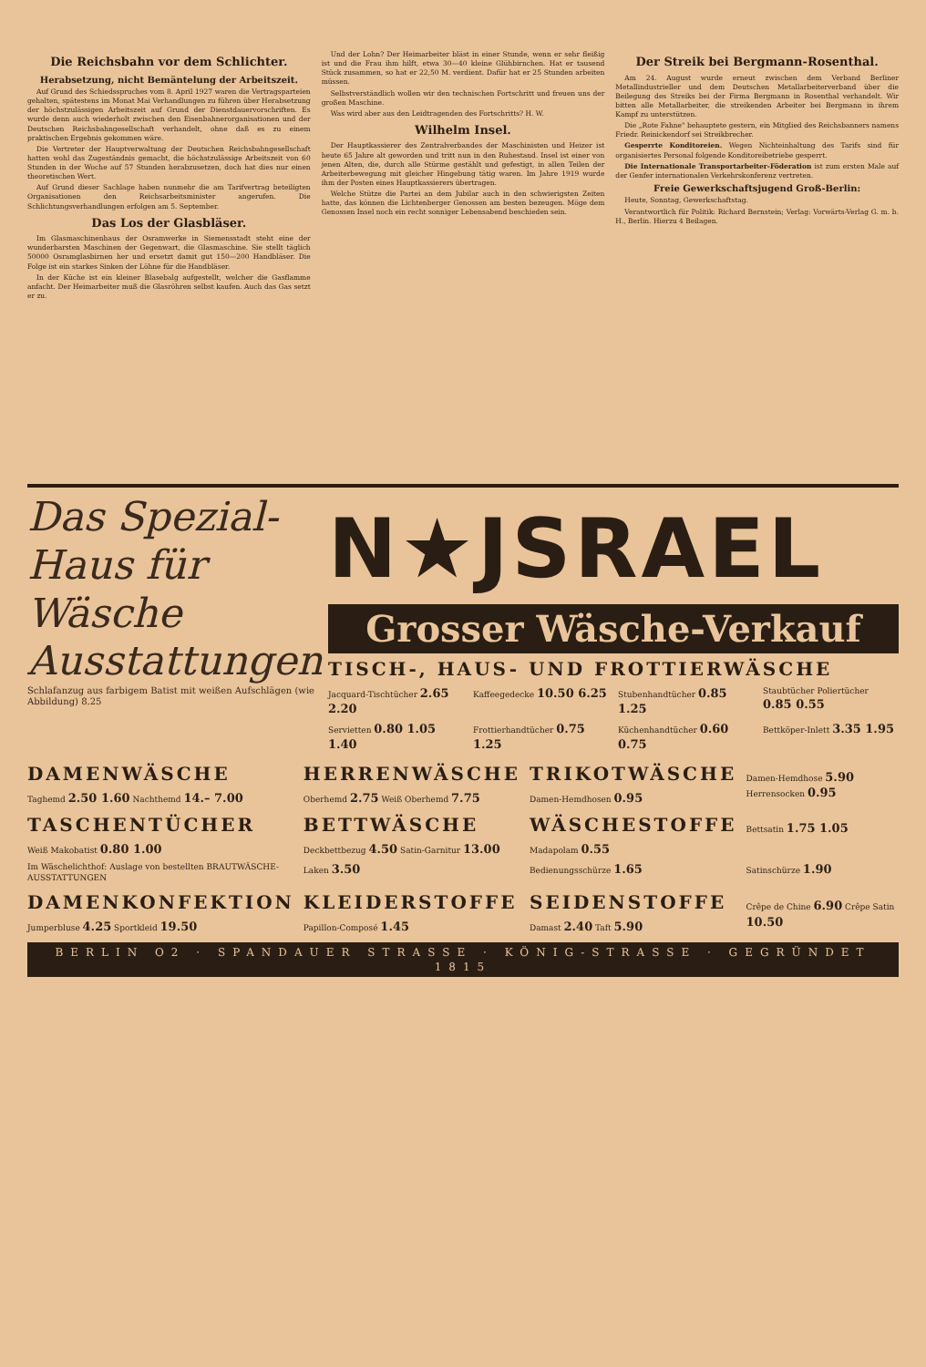Die Reichsbahn vor dem Schlichter.
Herabsetzung, nicht Bemäntelung der Arbeitszeit.
Auf Grund des Schiedsspruches vom 8. April 1927 waren die Vertragsparteien gehalten, spätestens im Monat Mai Verhandlungen zu führen über Herabsetzung der höchstzulässigen Arbeitszeit auf Grund der Dienstdauervorschriften. Es wurde denn auch wiederholt zwischen den Eisenbahnerorganisationen und der Deutschen Reichsbahngesellschaft verhandelt, ohne daß es zu einem praktischen Ergebnis gekommen wäre.
Die Vertreter der Hauptverwaltung der Deutschen Reichsbahngesellschaft hatten wohl das Zugeständnis gemacht, die höchstzulässige Arbeitszeit von 60 Stunden in der Woche auf 57 Stunden herabzusetzen, doch hat dies nur einen theoretischen Wert.
Auf Grund dieser Sachlage haben nunmehr die am Tarifvertrag beteiligten Organisationen den Reichsarbeitsminister angerufen. Die Schlichtungsverhandlungen erfolgen am 5. September.
Das Los der Glasbläser.
Im Glasmaschinenhaus der Osramwerke in Siemensstadt steht eine der wunderbarsten Maschinen der Gegenwart, die Glasmaschine. Sie stellt täglich 50000 Osramglasbirnen her und ersetzt damit gut 150—200 Handbläser. Die Folge ist ein starkes Sinken der Löhne für die Handbläser.
In der Küche ist ein kleiner Blasebalg aufgestellt, welcher die Gasflamme anfacht. Der Heimarbeiter muß die Glasröhren selbst kaufen. Auch das Gas setzt er zu.
Und der Lohn? Der Heimarbeiter bläst in einer Stunde, wenn er sehr fleißig ist und die Frau ihm hilft, etwa 30—40 kleine Glühbirnchen. Hat er tausend Stück zusammen, so hat er 22,50 M. verdient. Dafür hat er 25 Stunden arbeiten müssen.
Selbstverständlich wollen wir den technischen Fortschritt und freuen uns der großen Maschine.
Was wird aber aus den Leidtragenden des Fortschritts? H. W.
Wilhelm Insel.
Der Hauptkassierer des Zentralverbandes der Maschinisten und Heizer ist heute 65 Jahre alt geworden und tritt nun in den Ruhestand. Insel ist einer von jenen Alten, die, durch alle Stürme gestählt und gefestigt, in allen Teilen der Arbeiterbewegung mit gleicher Hingebung tätig waren. Im Jahre 1919 wurde ihm der Posten eines Hauptkassierers übertragen.
Welche Stütze die Partei an dem Jubilar auch in den schwierigsten Zeiten hatte, das können die Lichtenberger Genossen am besten bezeugen. Möge dem Genossen Insel noch ein recht sonniger Lebensabend beschieden sein.
Der Streik bei Bergmann-Rosenthal.
Am 24. August wurde erneut zwischen dem Verband Berliner Metallindustrieller und dem Deutschen Metallarbeiterverband über die Beilegung des Streiks bei der Firma Bergmann in Rosenthal verhandelt. Wir bitten alle Metallarbeiter, die streikenden Arbeiter bei Bergmann in ihrem Kampf zu unterstützen.
Die „Rote Fahne" behauptete gestern, ein Mitglied des Reichsbanners namens Friedr. Reinickendorf sei Streikbrecher.
Gesperrte Konditoreien. Wegen Nichteinhaltung des Tarifs sind für organisiertes Personal folgende Konditoreibetriebe gesperrt.
Die Internationale Transportarbeiter-Föderation ist zum ersten Male auf der Genfer internationalen Verkehrskonferenz vertreten.
Freie Gewerkschaftsjugend Groß-Berlin:
Heute, Sonntag, Gewerkschaftstag.
Verantwortlich für Politik: Richard Bernstein; Verlag: Vorwärts-Verlag G. m. b. H., Berlin. Hierzu 4 Beilagen.
Das Spezial-Haus für Wäsche Ausstattungen
Schlafanzug aus farbigem Batist mit weißen Aufschlägen (wie Abbildung) 8.25
N★JSRAEL
Grosser Wäsche-Verkauf
TISCH-, HAUS- UND FROTTIERWÄSCHE
Jacquard-Tischtücher 2.65 2.20
Kaffeegedecke 10.50 6.25
Stubenhandtücher 0.85 1.25
Staubtücher Poliertücher 0.85 0.55
Servietten 0.80 1.05 1.40
Frottierhandtücher 0.75 1.25
Küchenhandtücher 0.60 0.75
Bettköper-Inlett 3.35 1.95
DAMENWÄSCHE
Taghemd 2.50 1.60 Nachthemd 14.– 7.00
HERRENWÄSCHE
Oberhemd 2.75 Weiß Oberhemd 7.75
TRIKOTWÄSCHE
Damen-Hemdhosen 0.95
Damen-Hemdhose 5.90 Herrensocken 0.95
TASCHENTÜCHER
Weiß Makobatist 0.80 1.00
BETTWÄSCHE
Deckbettbezug 4.50 Satin-Garnitur 13.00
WÄSCHESTOFFE
Madapolam 0.55
Bettsatin 1.75 1.05
Im Wäschelichthof: Auslage von bestellten BRAUTWÄSCHE-AUSSTATTUNGEN
Laken 3.50
Bedienungsschürze 1.65
Satinschürze 1.90
DAMENKONFEKTION
Jumperbluse 4.25 Sportkleid 19.50
KLEIDERSTOFFE
Papillon-Composé 1.45
SEIDENSTOFFE
Damast 2.40 Taft 5.90
Crêpe de Chine 6.90 Crêpe Satin 10.50
BERLIN O2 · SPANDAUER STRASSE · KÖNIG-STRASSE · GEGRÜNDET 1815